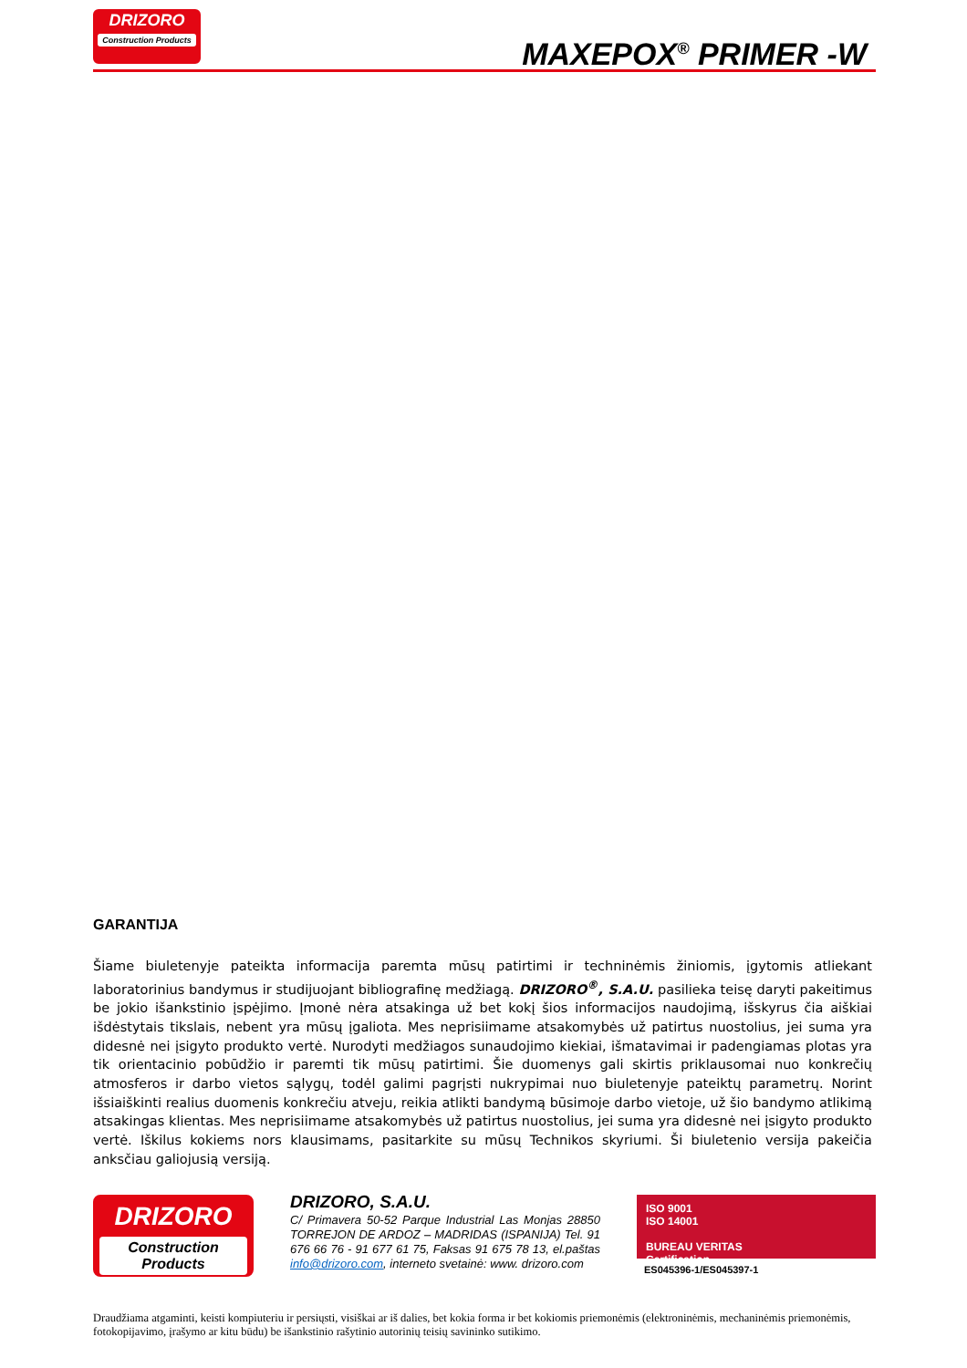DRIZORO
Construction Products
MAXEPOX<sup>®</sup> PRIMER -W
GARANTIJA
Šiame biuletenyje pateikta informacija paremta mūsų patirtimi ir techninėmis žiniomis, įgytomis atliekant laboratorinius bandymus ir studijuojant bibliografinę medžiagą. DRIZORO<sup>®</sup>, S.A.U. pasilieka teisę daryti pakeitimus be jokio išankstinio įspėjimo. Įmonė nėra atsakinga už bet kokį šios informacijos naudojimą, išskyrus čia aiškiai išdėstytais tikslais, nebent yra mūsų įgaliota. Mes neprisiimame atsakomybės už patirtus nuostolius, jei suma yra didesnė nei įsigyto produkto vertė. Nurodyti medžiagos sunaudojimo kiekiai, išmatavimai ir padengiamas plotas yra tik orientacinio pobūdžio ir paremti tik mūsų patirtimi. Šie duomenys gali skirtis priklausomai nuo konkrečių atmosferos ir darbo vietos sąlygų, todėl galimi pagrįsti nukrypimai nuo biuletenyje pateiktų parametrų. Norint išsiaiškinti realius duomenis konkrečiu atveju, reikia atlikti bandymą būsimoje darbo vietoje, už šio bandymo atlikimą atsakingas klientas. Mes neprisiimame atsakomybės už patirtus nuostolius, jei suma yra didesnė nei įsigyto produkto vertė. Iškilus kokiems nors klausimams, pasitarkite su mūsų Technikos skyriumi. Ši biuletenio versija pakeičia anksčiau galiojusią versiją.
DRIZORO
Construction Products
DRIZORO, S.A.U.
C/ Primavera 50-52 Parque Industrial Las Monjas 28850 TORREJON DE ARDOZ – MADRIDAS (ISPANIJA) Tel. 91 676 66 76 - 91 677 61 75, Faksas 91 675 78 13, el.paštas info@drizoro.com, interneto svetainė: www. drizoro.com
ISO 9001
ISO 14001
BUREAU VERITAS
Certification
ES045396-1/ES045397-1
Draudžiama atgaminti, keisti kompiuteriu ir persiųsti, visiškai ar iš dalies, bet kokia forma ir bet kokiomis priemonėmis (elektroninėmis, mechaninėmis priemonėmis, fotokopijavimo, įrašymo ar kitu būdu) be išankstinio rašytinio autorinių teisių savininko sutikimo.